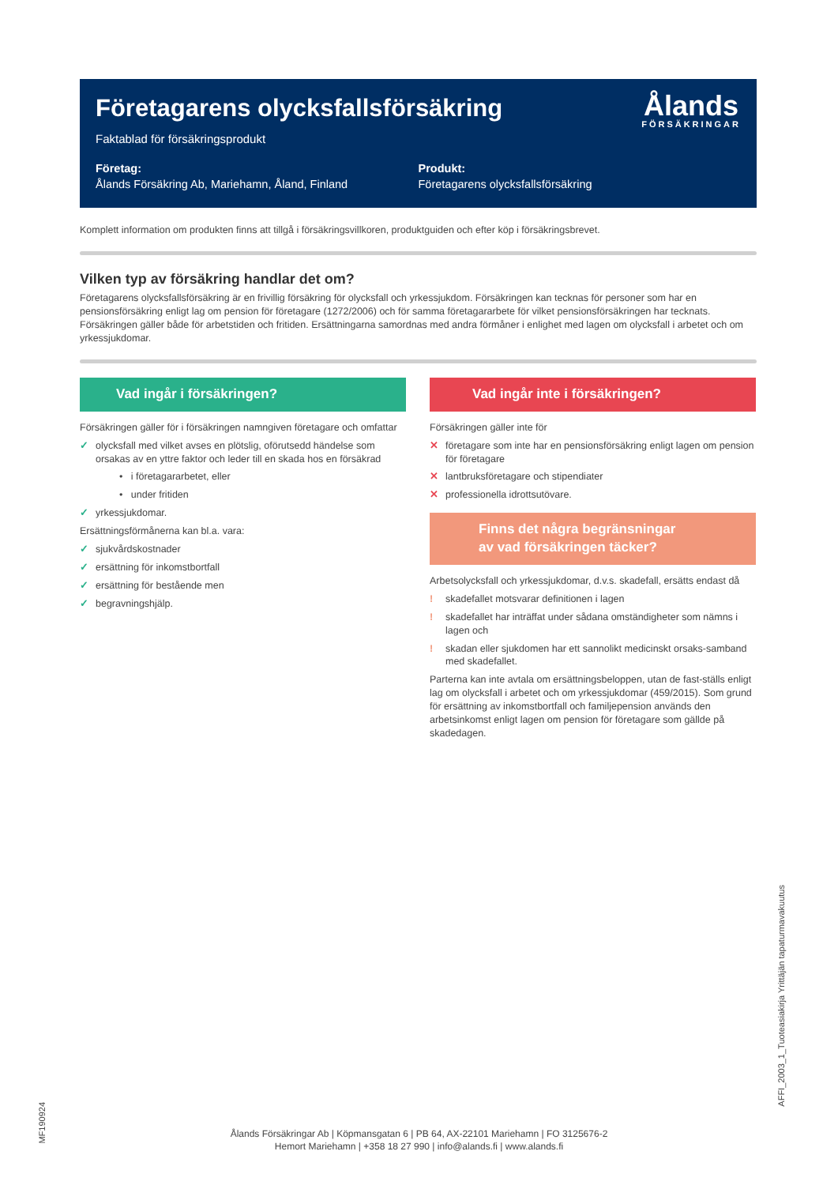Företagarens olycksfallsförsäkring
Faktablad för försäkringsprodukt
Ålands
FÖRSÄKRINGAR
Företag:
Ålands Försäkring Ab, Mariehamn, Åland, Finland
Produkt:
Företagarens olycksfallsförsäkring
Komplett information om produkten finns att tillgå i försäkringsvillkoren, produktguiden och efter köp i försäkringsbrevet.
Vilken typ av försäkring handlar det om?
Företagarens olycksfallsförsäkring är en frivillig försäkring för olycksfall och yrkessjukdom. Försäkringen kan tecknas för personer som har en pensionsförsäkring enligt lag om pension för företagare (1272/2006) och för samma företagararbete för vilket pensionsförsäkringen har tecknats. Försäkringen gäller både för arbetstiden och fritiden. Ersättningarna samordnas med andra förmåner i enlighet med lagen om olycksfall i arbetet och om yrkessjukdomar.
Vad ingår i försäkringen?
Försäkringen gäller för i försäkringen namngiven företagare och omfattar
✓ olycksfall med vilket avses en plötslig, oförutsedd händelse som orsakas av en yttre faktor och leder till en skada hos en försäkrad
• i företagararbetet, eller
• under fritiden
✓ yrkessjukdomar.
Ersättningsförmånerna kan bl.a. vara:
✓ sjukvårdskostnader
✓ ersättning för inkomstbortfall
✓ ersättning för bestående men
✓ begravningshjälp.
Vad ingår inte i försäkringen?
Försäkringen gäller inte för
✕ företagare som inte har en pensionsförsäkring enligt lagen om pension för företagare
✕ lantbruksföretagare och stipendiater
✕ professionella idrottsutövare.
Finns det några begränsningar
av vad försäkringen täcker?
Arbetsolycksfall och yrkessjukdomar, d.v.s. skadefall, ersätts endast då
! skadefallet motsvarar definitionen i lagen
! skadefallet har inträffat under sådana omständigheter som nämns i lagen och
! skadan eller sjukdomen har ett sannolikt medicinskt orsaks-samband med skadefallet.
Parterna kan inte avtala om ersättningsbeloppen, utan de fast-ställs enligt lag om olycksfall i arbetet och om yrkessjukdomar (459/2015). Som grund för ersättning av inkomstbortfall och familjepension används den arbetsinkomst enligt lagen om pension för företagare som gällde på skadedagen.
MF190924
AFFI_2003_1_Tuoteasiakirja Yrittäjän tapaturmavakuutus
Ålands Försäkringar Ab | Köpmansgatan 6 | PB 64, AX-22101 Mariehamn | FO 3125676-2
Hemort Mariehamn | +358 18 27 990 | info@alands.fi | www.alands.fi